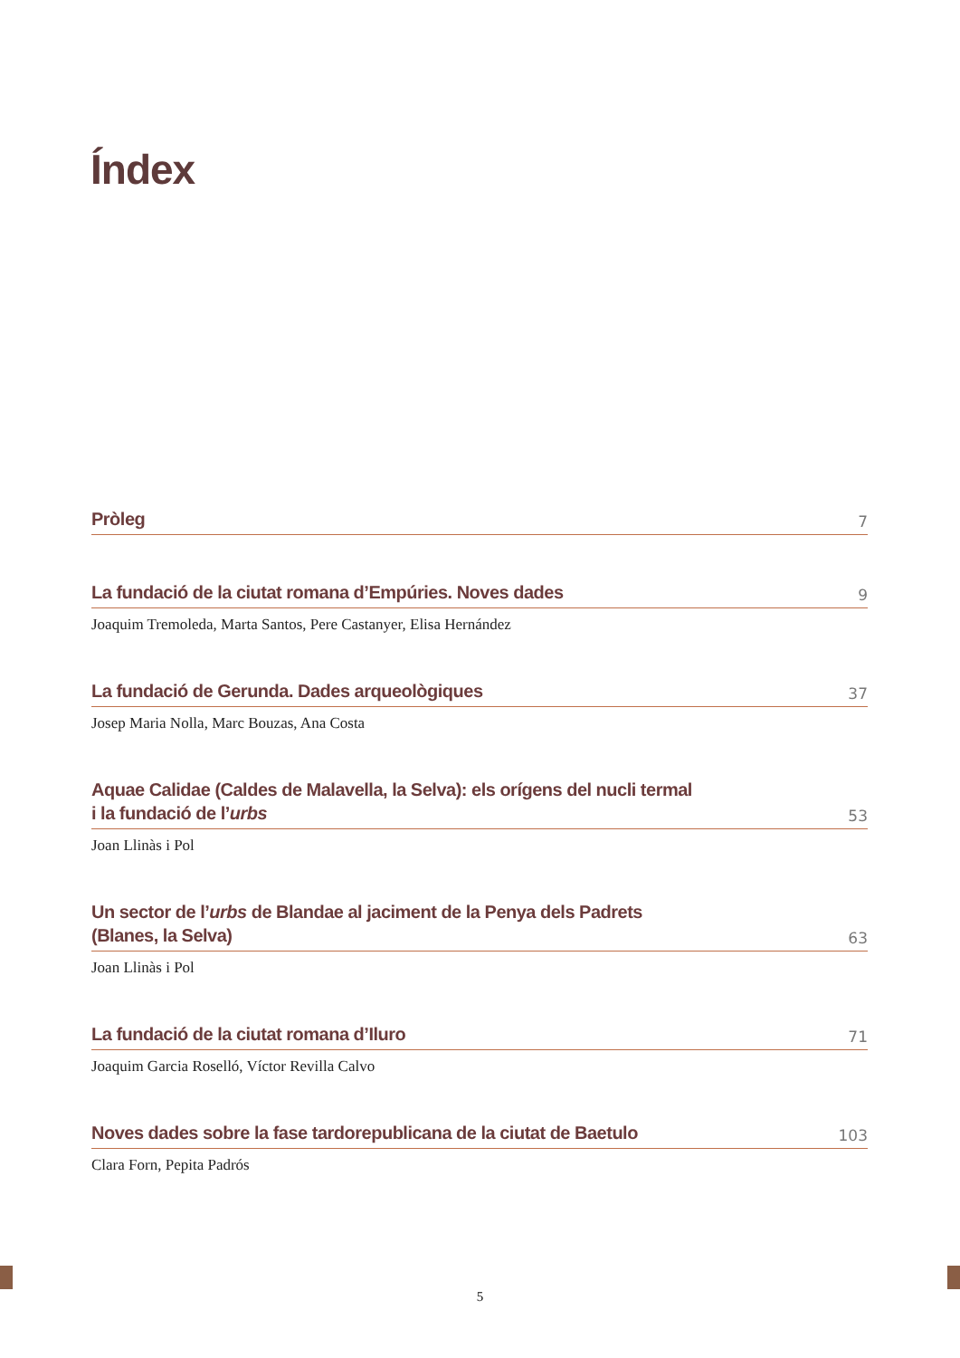Índex
Pròleg 7
La fundació de la ciutat romana d’Empúries. Noves dades 9
Joaquim Tremoleda, Marta Santos, Pere Castanyer, Elisa Hernández
La fundació de Gerunda. Dades arqueològiques 37
Josep Maria Nolla, Marc Bouzas, Ana Costa
Aquae Calidae (Caldes de Malavella, la Selva): els orígens del nucli termal
i la fundació de l’urbs 53
Joan Llinàs i Pol
Un sector de l’urbs de Blandae al jaciment de la Penya dels Padrets
(Blanes, la Selva) 63
Joan Llinàs i Pol
La fundació de la ciutat romana d’Iluro 71
Joaquim Garcia Roselló, Víctor Revilla Calvo
Noves dades sobre la fase tardorepublicana de la ciutat de Baetulo 103
Clara Forn, Pepita Padrós
5